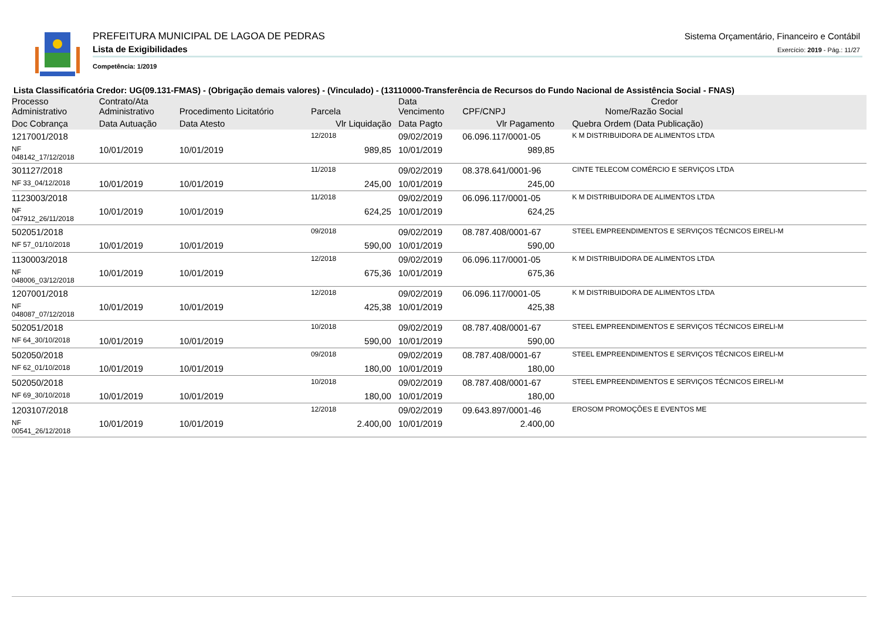PREFEITURA MUNICIPAL DE LAGOA DE PEDRAS
Lista de Exigibilidades
Competência: 1/2019
Sistema Orçamentário, Financeiro e Contábil
Exercício: 2019 - Pág.: 11/27
Lista Classificatória Credor: UG(09.131-FMAS) - (Obrigação demais valores) - (Vinculado) - (13110000-Transferência de Recursos do Fundo Nacional de Assistência Social - FNAS)
| Processo Administrativo | Contrato/Ata Administrativo | Procedimento Licitatório | Parcela | Data Vencimento | Credor CPF/CNPJ Nome/Razão Social | |
| --- | --- | --- | --- | --- | --- | --- |
| Doc Cobrança | Data Autuação | Data Atesto | Vlr Liquidação | Data Pagto | Vlr Pagamento | Quebra Ordem (Data Publicação) |
| 1217001/2018 | | | 12/2018 | 09/02/2019 | 06.096.117/0001-05 | K M DISTRIBUIDORA DE ALIMENTOS LTDA |
| NF 048142_17/12/2018 | 10/01/2019 | 10/01/2019 | 989,85 | 10/01/2019 | 989,85 | |
| 301127/2018 | | | 11/2018 | 09/02/2019 | 08.378.641/0001-96 | CINTE TELECOM COMÉRCIO E SERVIÇOS LTDA |
| NF 33_04/12/2018 | 10/01/2019 | 10/01/2019 | 245,00 | 10/01/2019 | 245,00 | |
| 1123003/2018 | | | 11/2018 | 09/02/2019 | 06.096.117/0001-05 | K M DISTRIBUIDORA DE ALIMENTOS LTDA |
| NF 047912_26/11/2018 | 10/01/2019 | 10/01/2019 | 624,25 | 10/01/2019 | 624,25 | |
| 502051/2018 | | | 09/2018 | 09/02/2019 | 08.787.408/0001-67 | STEEL EMPREENDIMENTOS E SERVIÇOS TÉCNICOS EIRELI-M |
| NF 57_01/10/2018 | 10/01/2019 | 10/01/2019 | 590,00 | 10/01/2019 | 590,00 | |
| 1130003/2018 | | | 12/2018 | 09/02/2019 | 06.096.117/0001-05 | K M DISTRIBUIDORA DE ALIMENTOS LTDA |
| NF 048006_03/12/2018 | 10/01/2019 | 10/01/2019 | 675,36 | 10/01/2019 | 675,36 | |
| 1207001/2018 | | | 12/2018 | 09/02/2019 | 06.096.117/0001-05 | K M DISTRIBUIDORA DE ALIMENTOS LTDA |
| NF 048087_07/12/2018 | 10/01/2019 | 10/01/2019 | 425,38 | 10/01/2019 | 425,38 | |
| 502051/2018 | | | 10/2018 | 09/02/2019 | 08.787.408/0001-67 | STEEL EMPREENDIMENTOS E SERVIÇOS TÉCNICOS EIRELI-M |
| NF 64_30/10/2018 | 10/01/2019 | 10/01/2019 | 590,00 | 10/01/2019 | 590,00 | |
| 502050/2018 | | | 09/2018 | 09/02/2019 | 08.787.408/0001-67 | STEEL EMPREENDIMENTOS E SERVIÇOS TÉCNICOS EIRELI-M |
| NF 62_01/10/2018 | 10/01/2019 | 10/01/2019 | 180,00 | 10/01/2019 | 180,00 | |
| 502050/2018 | | | 10/2018 | 09/02/2019 | 08.787.408/0001-67 | STEEL EMPREENDIMENTOS E SERVIÇOS TÉCNICOS EIRELI-M |
| NF 69_30/10/2018 | 10/01/2019 | 10/01/2019 | 180,00 | 10/01/2019 | 180,00 | |
| 1203107/2018 | | | 12/2018 | 09/02/2019 | 09.643.897/0001-46 | EROSOM PROMOÇÕES E EVENTOS ME |
| NF 00541_26/12/2018 | 10/01/2019 | 10/01/2019 | 2.400,00 | 10/01/2019 | 2.400,00 | |